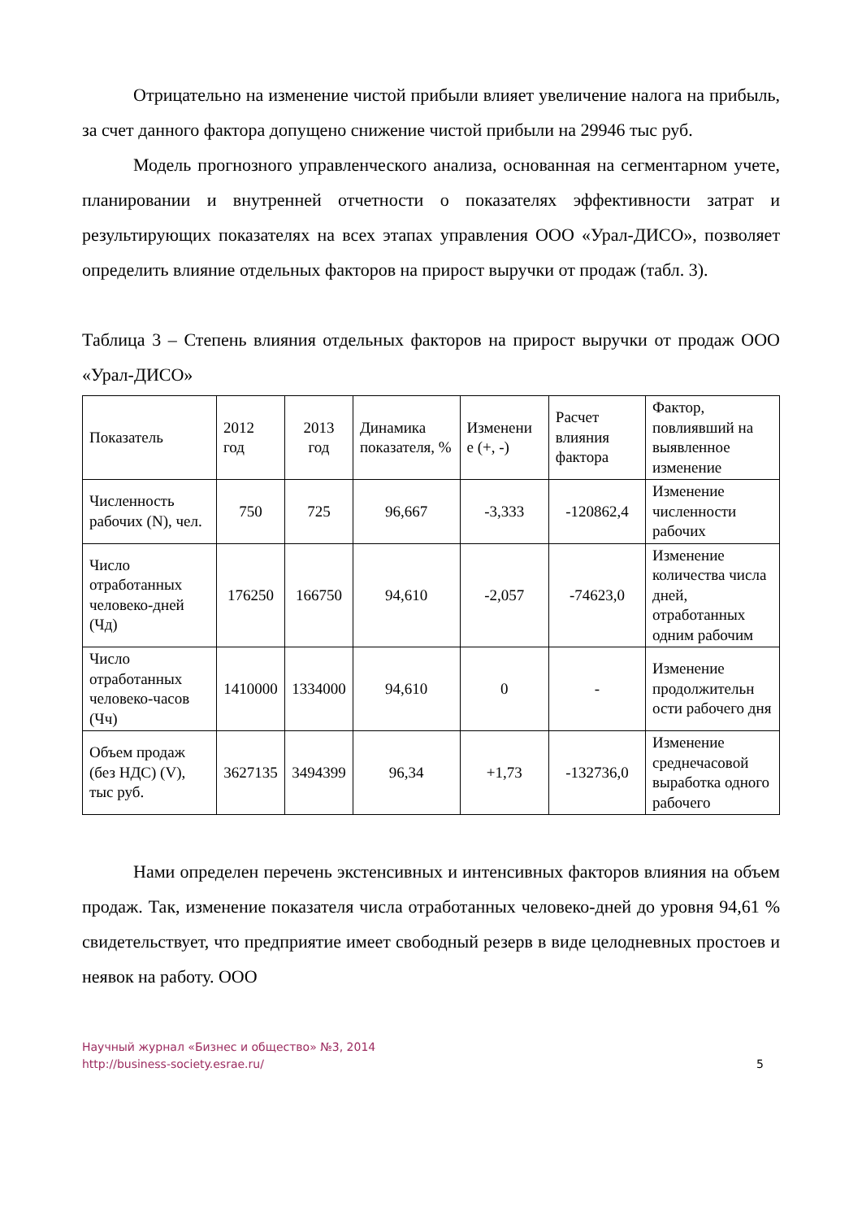Отрицательно на изменение чистой прибыли влияет увеличение налога на прибыль, за счет данного фактора допущено снижение чистой прибыли на 29946 тыс руб.
Модель прогнозного управленческого анализа, основанная на сегментарном учете, планировании и внутренней отчетности о показателях эффективности затрат и результирующих показателях на всех этапах управления ООО «Урал-ДИСО», позволяет определить влияние отдельных факторов на прирост выручки от продаж (табл. 3).
Таблица 3 – Степень влияния отдельных факторов на прирост выручки от продаж ООО «Урал-ДИСО»
| Показатель | 2012 год | 2013 год | Динамика показателя, % | Изменени е (+, -) | Расчет влияния фактора | Фактор, повлиявший на выявленное изменение |
| Численность рабочих (N), чел. | 750 | 725 | 96,667 | -3,333 | -120862,4 | Изменение численности рабочих |
| Число отработанных человеко-дней (Чд) | 176250 | 166750 | 94,610 | -2,057 | -74623,0 | Изменение количества числа дней, отработанных одним рабочим |
| Число отработанных человеко-часов (Чч) | 1410000 | 1334000 | 94,610 | 0 | - | Изменение продолжительн ости рабочего дня |
| Объем продаж (без НДС) (V), тыс руб. | 3627135 | 3494399 | 96,34 | +1,73 | -132736,0 | Изменение среднечасовой выработка одного рабочего |
Нами определен перечень экстенсивных и интенсивных факторов влияния на объем продаж. Так, изменение показателя числа отработанных человеко-дней до уровня 94,61 % свидетельствует, что предприятие имеет свободный резерв в виде целодневных простоев и неявок на работу. ООО
Научный журнал «Бизнес и общество» №3, 2014
http://business-society.esrae.ru/
5